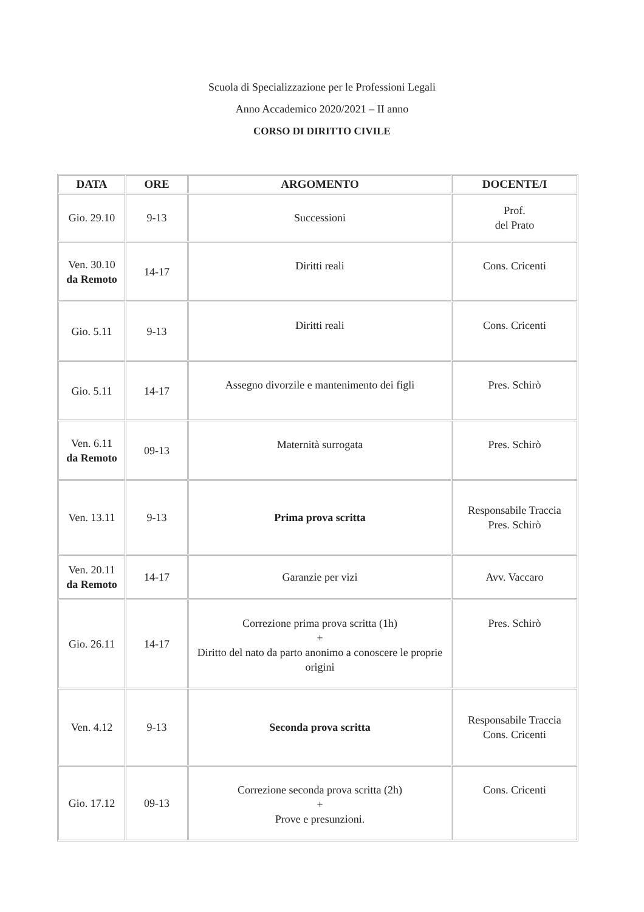Scuola di Specializzazione per le Professioni Legali
Anno Accademico 2020/2021 – II anno
CORSO DI DIRITTO CIVILE
| DATA | ORE | ARGOMENTO | DOCENTE/I |
| --- | --- | --- | --- |
| Gio. 29.10 | 9-13 | Successioni | Prof. del Prato |
| Ven. 30.10 da Remoto | 14-17 | Diritti reali | Cons. Cricenti |
| Gio. 5.11 | 9-13 | Diritti reali | Cons. Cricenti |
| Gio. 5.11 | 14-17 | Assegno divorzile e mantenimento dei figli | Pres. Schirò |
| Ven. 6.11 da Remoto | 09-13 | Maternità surrogata | Pres. Schirò |
| Ven. 13.11 | 9-13 | Prima prova scritta | Responsabile Traccia Pres. Schirò |
| Ven. 20.11 da Remoto | 14-17 | Garanzie per vizi | Avv. Vaccaro |
| Gio. 26.11 | 14-17 | Correzione prima prova scritta (1h) + Diritto del nato da parto anonimo a conoscere le proprie origini | Pres. Schirò |
| Ven. 4.12 | 9-13 | Seconda prova scritta | Responsabile Traccia Cons. Cricenti |
| Gio. 17.12 | 09-13 | Correzione seconda prova scritta (2h) + Prove e presunzioni. | Cons. Cricenti |